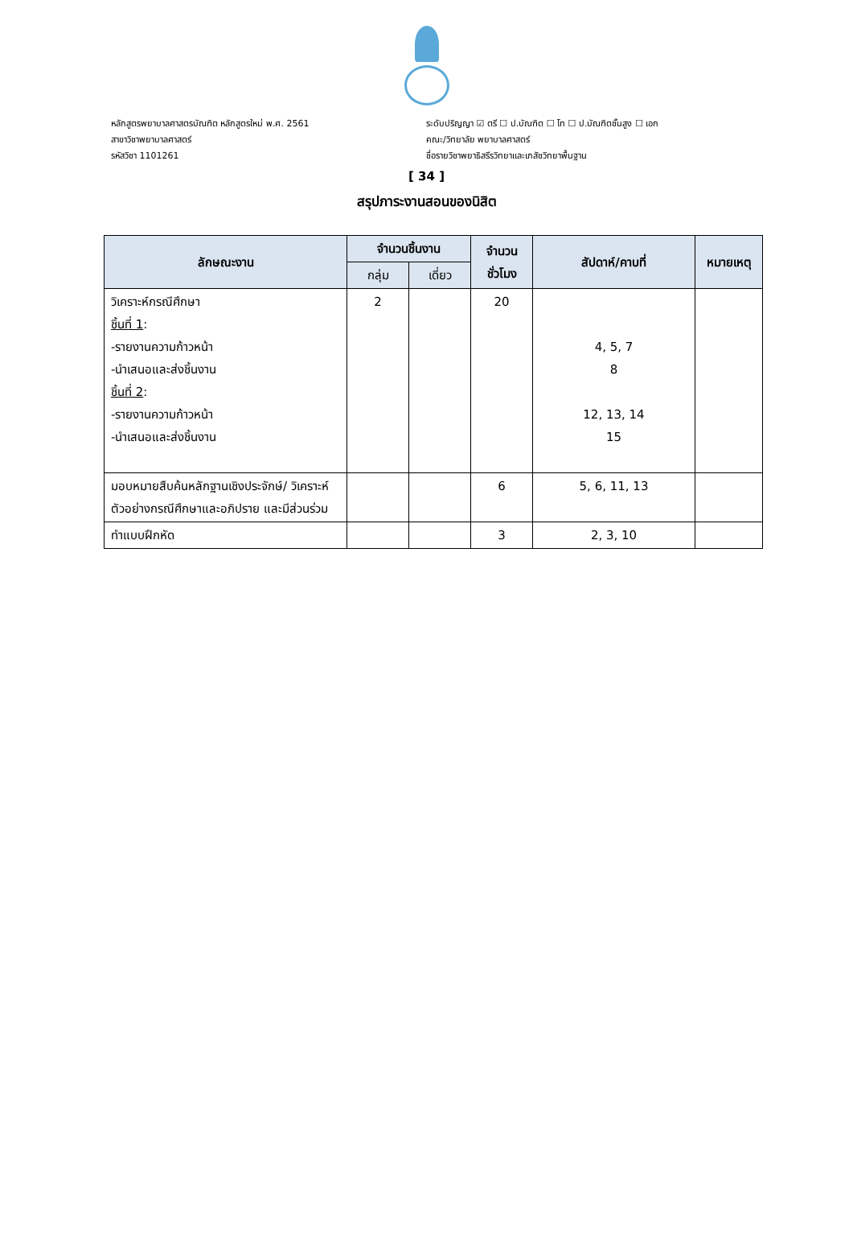หลักสูตรพยาบาลศาสตรบัณฑิต หลักสูตรใหม่ พ.ศ. 2561
สาขาวิชาพยาบาลศาสตร์
รหัสวิชา 1101261
ระดับปริญญา ☑ ตรี ☐ ป.บัณฑิต ☐ โท ☐ ป.บัณฑิตชั้นสูง ☐ เอก
คณะ/วิทยาลัย พยาบาลศาสตร์
ชื่อรายวิชาพยาธิสรีรวิทยาและเภสัชวิทยาพื้นฐาน
[ 34 ]
สรุปภาระงานสอนของนิสิต
| ลักษณะงาน | จำนวนชิ้นงาน | | จำนวน ชั่วโมง | สัปดาห์/คาบที่ | หมายเหตุ |
| --- | --- | --- | --- | --- | --- |
| | กลุ่ม | เดี่ยว | | | |
| วิเคราะห์กรณีศึกษา ชิ้นที่ 1 : -รายงานความก้าวหน้า -นำเสนอและส่งชิ้นงาน ชิ้นที่ 2 : -รายงานความก้าวหน้า -นำเสนอและส่งชิ้นงาน | 2 | | 20 | 4, 5, 7 8 12, 13, 14 15 | |
| มอบหมายสืบค้นหลักฐานเชิงประจักษ์/ วิเคราะห์ตัวอย่างกรณีศึกษาและอภิปราย และมีส่วนร่วม | | | 6 | 5, 6, 11, 13 | |
| ทำแบบฝึกหัด | | | 3 | 2, 3, 10 | |